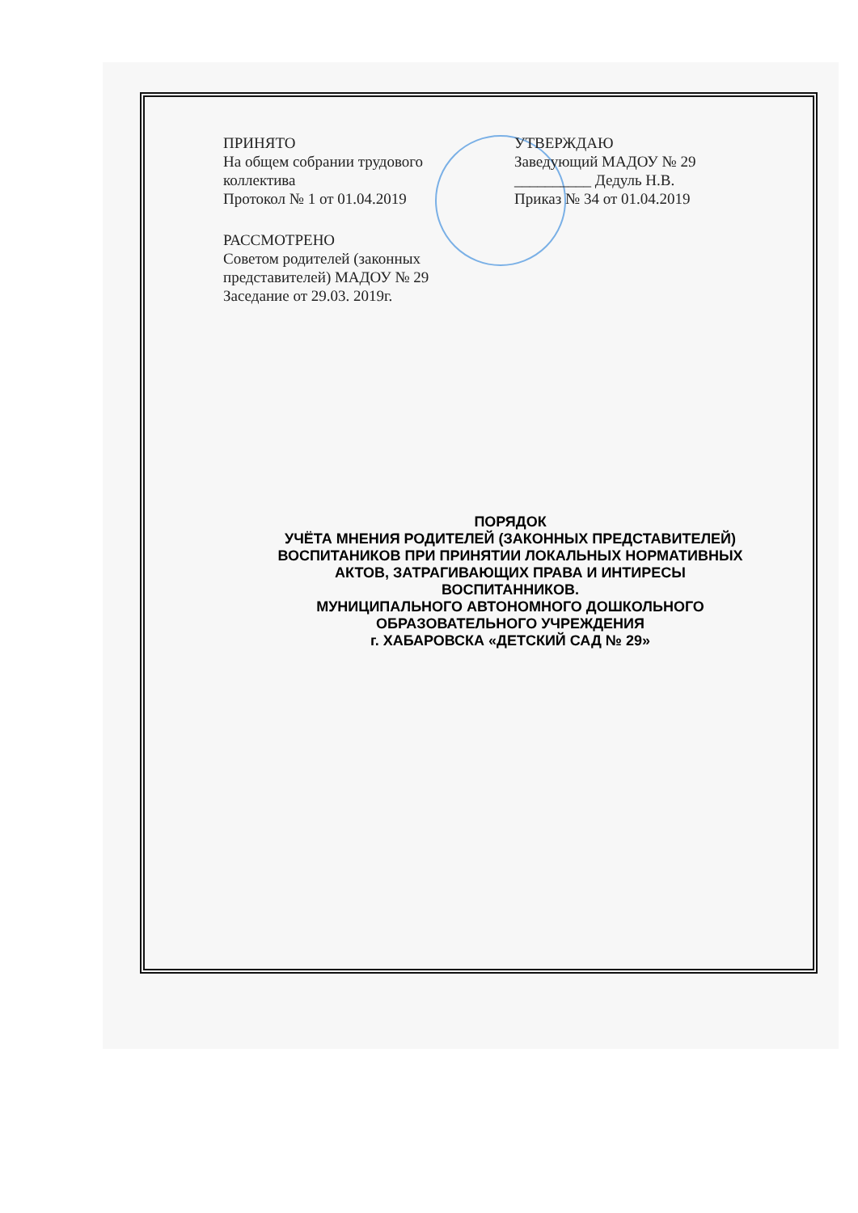ПРИНЯТО
На общем собрании трудового
коллектива
Протокол № 1 от 01.04.2019
УТВЕРЖДАЮ
Заведующий МАДОУ № 29
__________ Дедуль Н.В.
Приказ № 34 от 01.04.2019
РАССМОТРЕНО
Советом родителей (законных
представителей) МАДОУ № 29
Заседание от 29.03. 2019г.
ПОРЯДОК
УЧЁТА МНЕНИЯ РОДИТЕЛЕЙ (ЗАКОННЫХ ПРЕДСТАВИТЕЛЕЙ)
ВОСПИТАНИКОВ ПРИ ПРИНЯТИИ ЛОКАЛЬНЫХ НОРМАТИВНЫХ
АКТОВ, ЗАТРАГИВАЮЩИХ ПРАВА И ИНТИРЕСЫ
ВОСПИТАННИКОВ.
МУНИЦИПАЛЬНОГО АВТОНОМНОГО ДОШКОЛЬНОГО
ОБРАЗОВАТЕЛЬНОГО УЧРЕЖДЕНИЯ
г. ХАБАРОВСКА «ДЕТСКИЙ САД № 29»